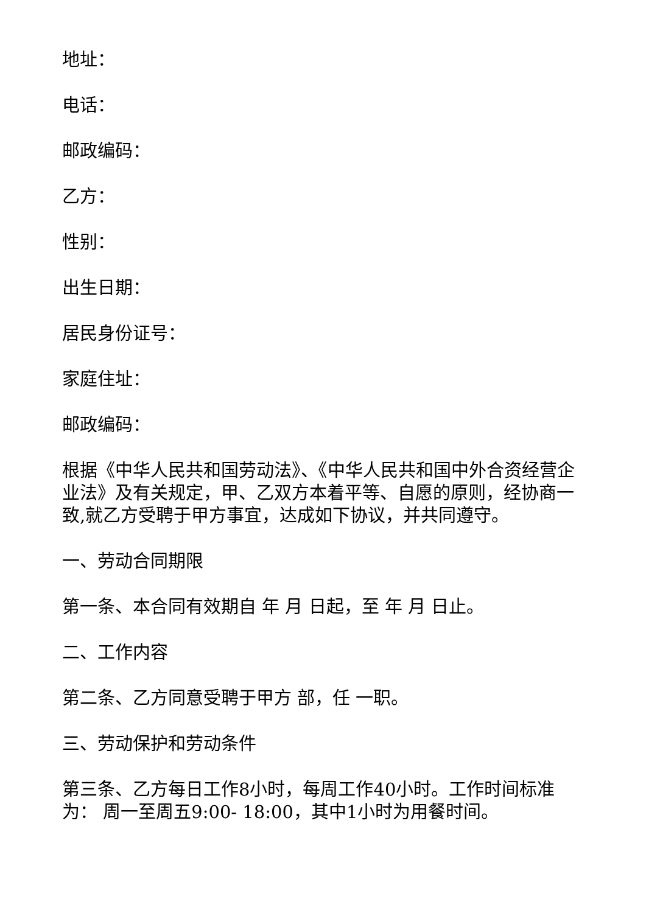地址：
电话：
邮政编码：
乙方：
性别：
出生日期：
居民身份证号：
家庭住址：
邮政编码：
根据《中华人民共和国劳动法》、《中华人民共和国中外合资经营企业法》及有关规定，甲、乙双方本着平等、自愿的原则，经协商一致,就乙方受聘于甲方事宜，达成如下协议，并共同遵守。
一、劳动合同期限
第一条、本合同有效期自 年 月 日起，至 年 月 日止。
二、工作内容
第二条、乙方同意受聘于甲方 部，任 一职。
三、劳动保护和劳动条件
第三条、乙方每日工作8小时，每周工作40小时。工作时间标准为： 周一至周五9:00- 18:00，其中1小时为用餐时间。